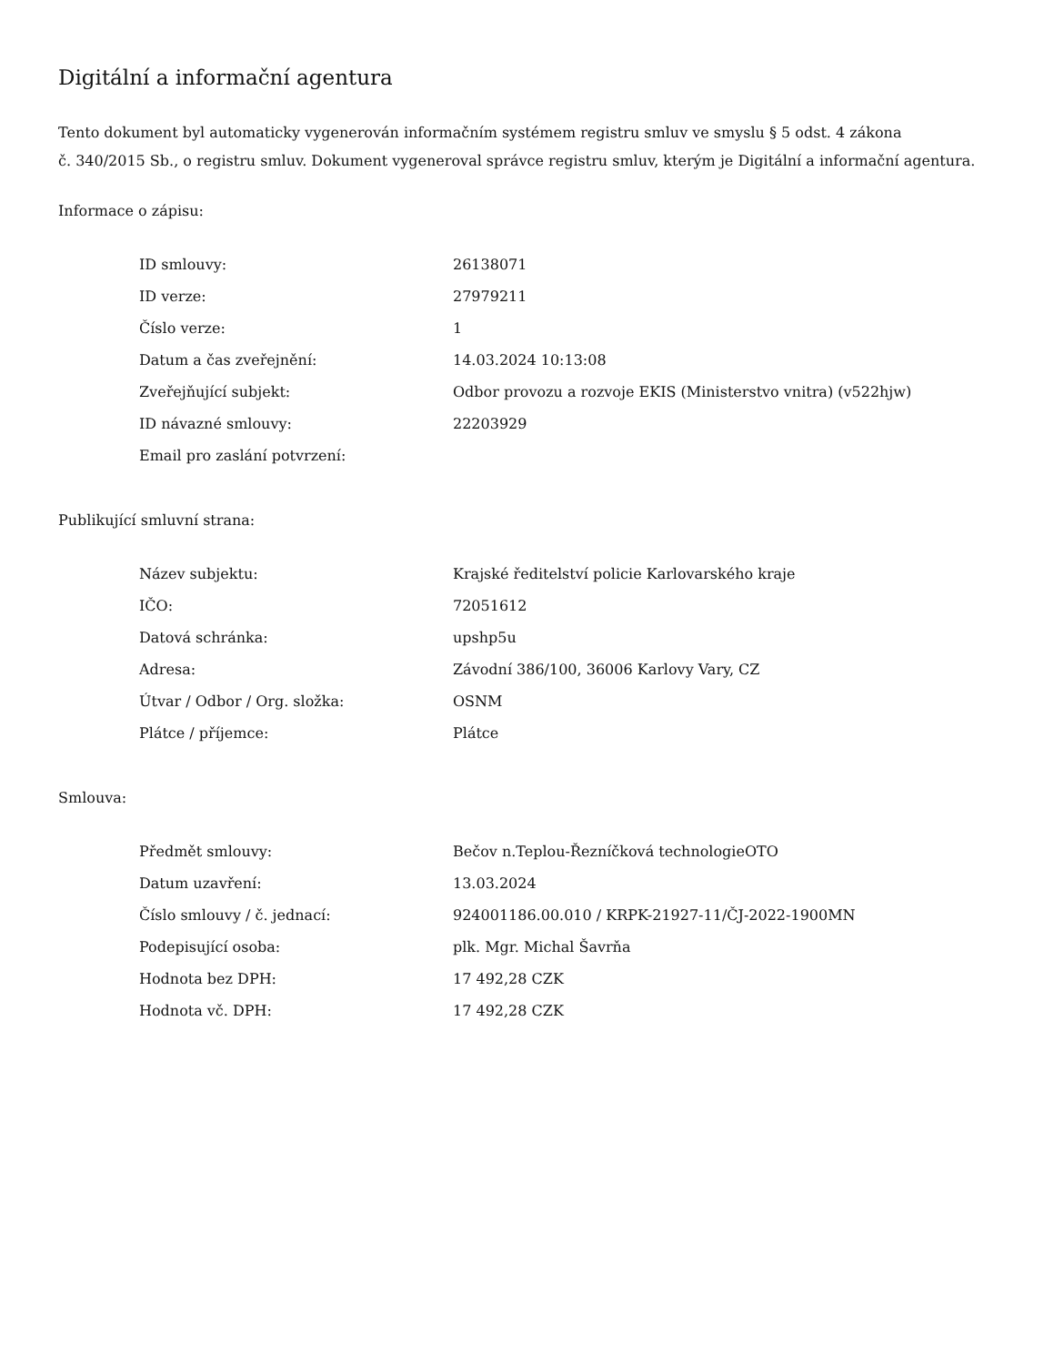Digitální a informační agentura
Tento dokument byl automaticky vygenerován informačním systémem registru smluv ve smyslu § 5 odst. 4 zákona
č. 340/2015 Sb., o registru smluv. Dokument vygeneroval správce registru smluv, kterým je Digitální a informační agentura.
Informace o zápisu:
| ID smlouvy: | 26138071 |
| ID verze: | 27979211 |
| Číslo verze: | 1 |
| Datum a čas zveřejnění: | 14.03.2024 10:13:08 |
| Zveřejňující subjekt: | Odbor provozu a rozvoje EKIS (Ministerstvo vnitra) (v522hjw) |
| ID návazné smlouvy: | 22203929 |
| Email pro zaslání potvrzení: | |
Publikující smluvní strana:
| Název subjektu: | Krajské ředitelství policie Karlovarského kraje |
| IČO: | 72051612 |
| Datová schránka: | upshp5u |
| Adresa: | Závodní 386/100, 36006 Karlovy Vary, CZ |
| Útvar / Odbor / Org. složka: | OSNM |
| Plátce / příjemce: | Plátce |
Smlouva:
| Předmět smlouvy: | Bečov n.Teplou-Řezníčková technologieOTO |
| Datum uzavření: | 13.03.2024 |
| Číslo smlouvy / č. jednací: | 924001186.00.010 / KRPK-21927-11/ČJ-2022-1900MN |
| Podepisující osoba: | plk. Mgr. Michal Šavrňa |
| Hodnota bez DPH: | 17 492,28 CZK |
| Hodnota vč. DPH: | 17 492,28 CZK |